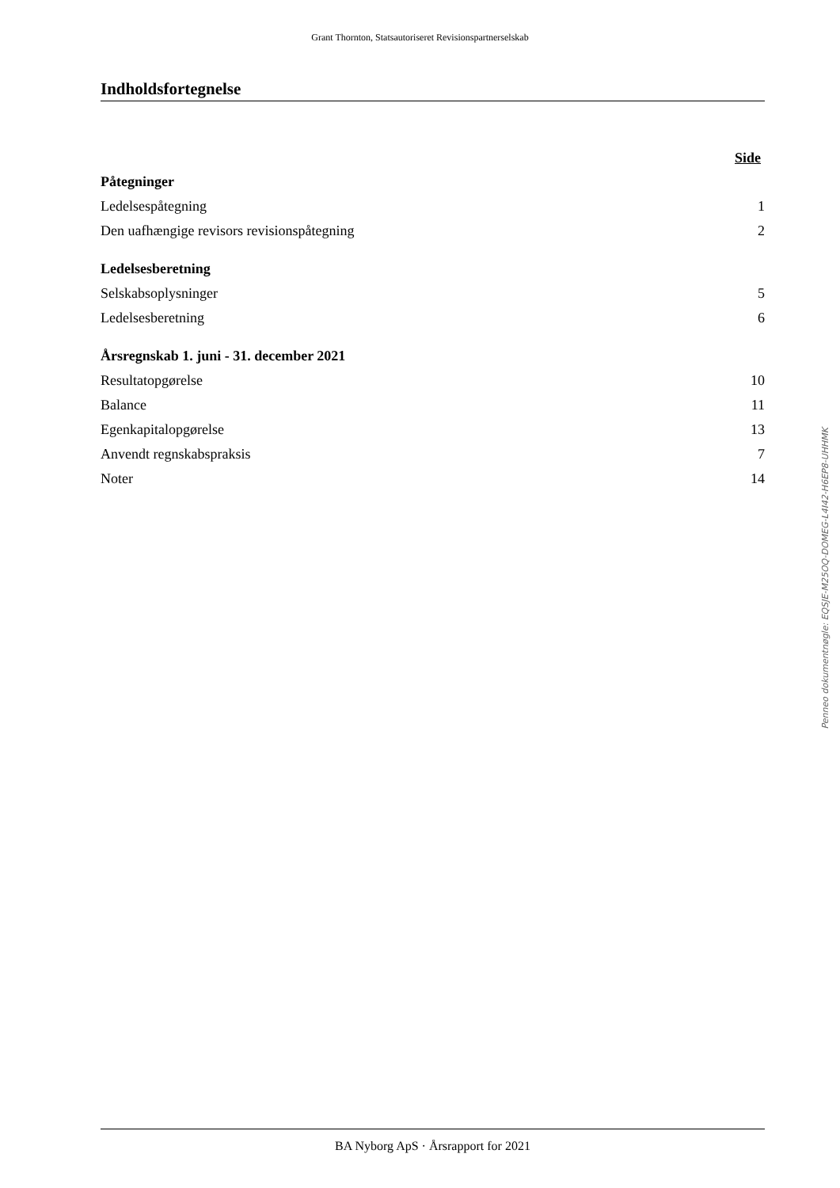Grant Thornton, Statsautoriseret Revisionspartnerselskab
Indholdsfortegnelse
| | Side |
| Påtegninger | |
| Ledelsespåtegning | 1 |
| Den uafhængige revisors revisionspåtegning | 2 |
| Ledelsesberetning | |
| Selskabsoplysninger | 5 |
| Ledelsesberetning | 6 |
| Årsregnskab 1. juni - 31. december 2021 | |
| Resultatopgørelse | 10 |
| Balance | 11 |
| Egenkapitalopgørelse | 13 |
| Anvendt regnskabspraksis | 7 |
| Noter | 14 |
Penneo dokumentnøgle: EQSJE-M25OQ-DOMEG-L4I42-H6EP8-UHHMK
BA Nyborg ApS · Årsrapport for 2021